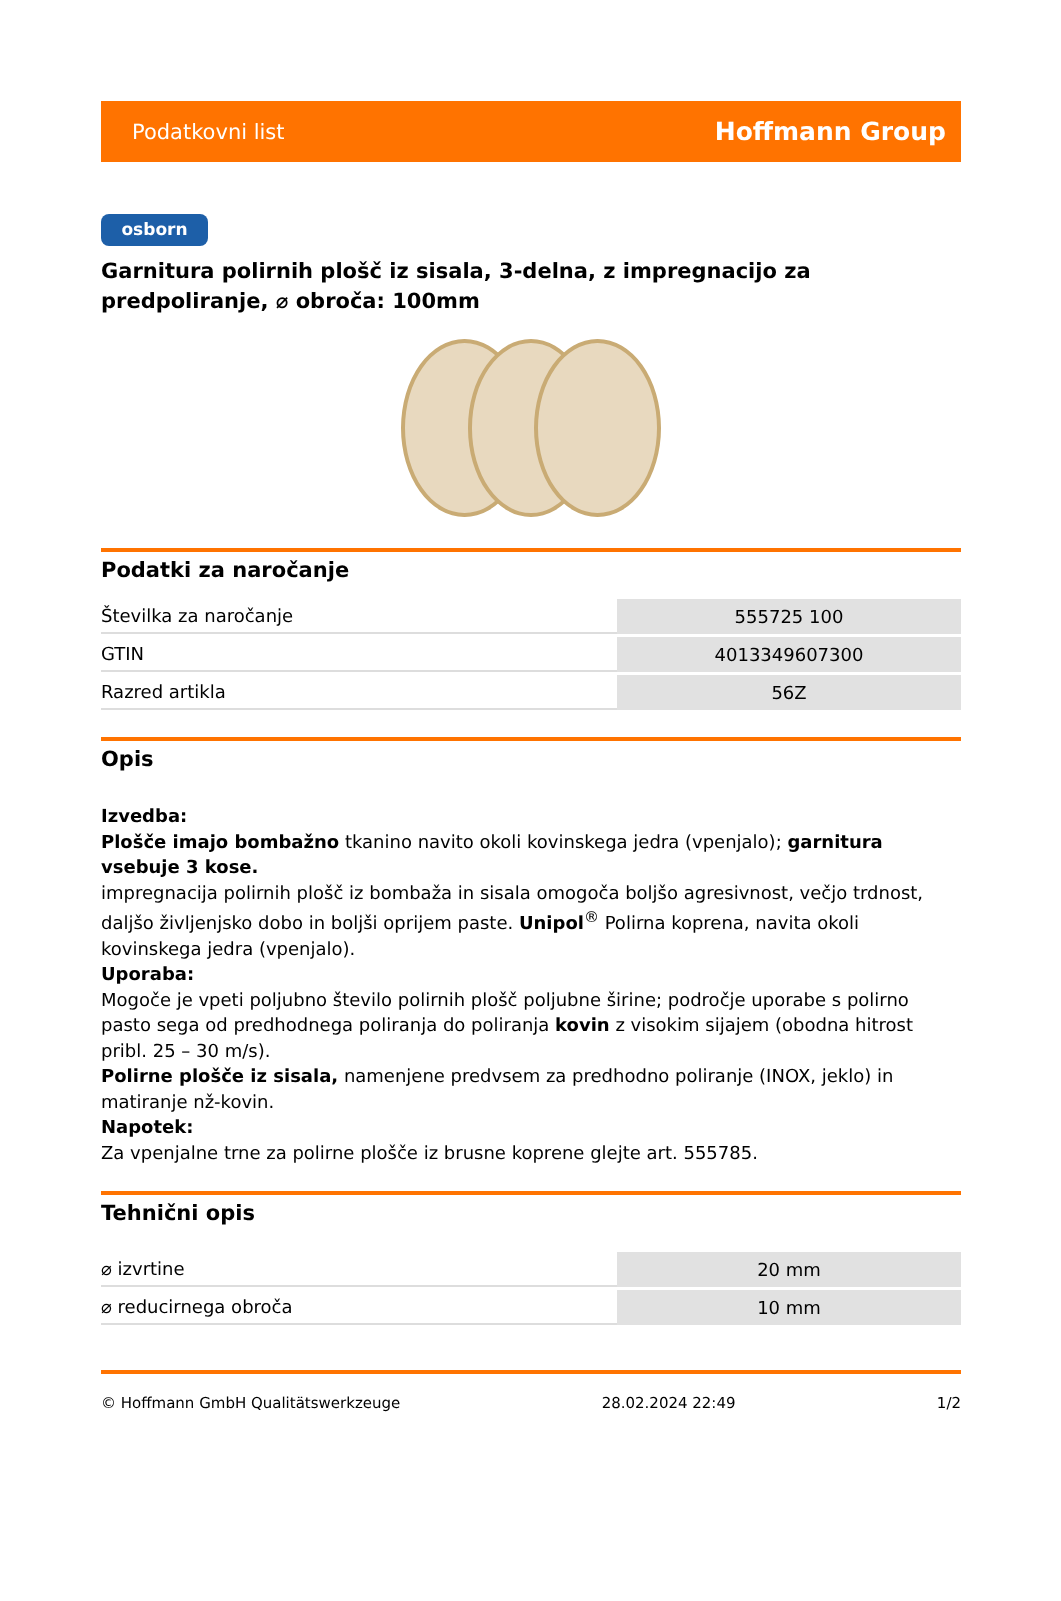Podatkovni list Hoffmann Group
osborn
Garnitura polirnih plošč iz sisala, 3-delna, z impregnacijo za predpoliranje, ⌀ obroča: 100mm
Podatki za naročanje
| Številka za naročanje | 555725 100 |
| GTIN | 4013349607300 |
| Razred artikla | 56Z |
Opis
Izvedba:
Plošče imajo bombažno tkanino navito okoli kovinskega jedra (vpenjalo); garnitura vsebuje 3 kose.
impregnacija polirnih plošč iz bombaža in sisala omogoča boljšo agresivnost, večjo trdnost, daljšo življenjsko dobo in boljši oprijem paste. Unipol<sup>®</sup> Polirna koprena, navita okoli kovinskega jedra (vpenjalo).
Uporaba:
Mogoče je vpeti poljubno število polirnih plošč poljubne širine; področje uporabe s polirno pasto sega od predhodnega poliranja do poliranja kovin z visokim sijajem (obodna hitrost pribl. 25 – 30 m/s).
Polirne plošče iz sisala, namenjene predvsem za predhodno poliranje (INOX, jeklo) in matiranje nž-kovin.
Napotek:
Za vpenjalne trne za polirne plošče iz brusne koprene glejte art. 555785.
Tehnični opis
| ⌀ izvrtine | 20 mm |
| ⌀ reducirnega obroča | 10 mm |
© Hoffmann GmbH Qualitätswerkzeuge 28.02.2024 22:49 1/2